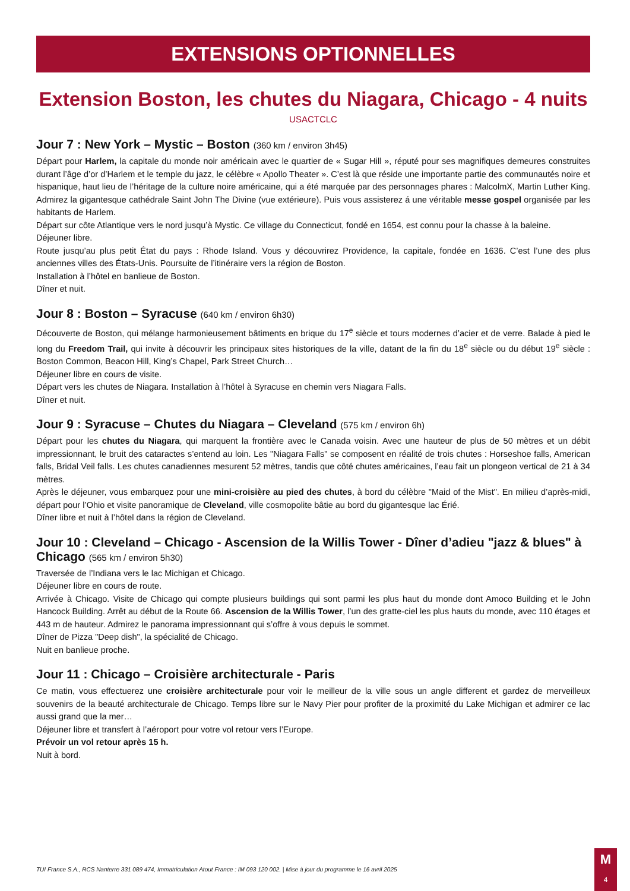EXTENSIONS OPTIONNELLES
Extension Boston, les chutes du Niagara, Chicago - 4 nuits
USACTCLC
Jour 7 : New York – Mystic – Boston (360 km / environ 3h45)
Départ pour Harlem, la capitale du monde noir américain avec le quartier de « Sugar Hill », réputé pour ses magnifiques demeures construites durant l’âge d’or d’Harlem et le temple du jazz, le célèbre « Apollo Theater ». C’est là que réside une importante partie des communautés noire et hispanique, haut lieu de l’héritage de la culture noire américaine, qui a été marquée par des personnages phares : MalcolmX, Martin Luther King. Admirez la gigantesque cathédrale Saint John The Divine (vue extérieure). Puis vous assisterez á une véritable messe gospel organisée par les habitants de Harlem.
Départ sur côte Atlantique vers le nord jusqu’à Mystic. Ce village du Connecticut, fondé en 1654, est connu pour la chasse à la baleine.
Déjeuner libre.
Route jusqu’au plus petit État du pays : Rhode Island. Vous y découvrirez Providence, la capitale, fondée en 1636. C’est l’une des plus anciennes villes des États-Unis. Poursuite de l’itinéraire vers la région de Boston.
Installation à l’hôtel en banlieue de Boston.
Dîner et nuit.
Jour 8 : Boston – Syracuse (640 km / environ 6h30)
Découverte de Boston, qui mélange harmonieusement bâtiments en brique du 17<sup>e</sup> siècle et tours modernes d’acier et de verre. Balade à pied le long du Freedom Trail, qui invite à découvrir les principaux sites historiques de la ville, datant de la fin du 18<sup>e</sup> siècle ou du début 19<sup>e</sup> siècle : Boston Common, Beacon Hill, King’s Chapel, Park Street Church…
Déjeuner libre en cours de visite.
Départ vers les chutes de Niagara. Installation à l’hôtel à Syracuse en chemin vers Niagara Falls.
Dîner et nuit.
Jour 9 : Syracuse – Chutes du Niagara – Cleveland (575 km / environ 6h)
Départ pour les chutes du Niagara, qui marquent la frontière avec le Canada voisin. Avec une hauteur de plus de 50 mètres et un débit impressionnant, le bruit des cataractes s’entend au loin. Les "Niagara Falls" se composent en réalité de trois chutes : Horseshoe falls, American falls, Bridal Veil falls. Les chutes canadiennes mesurent 52 mètres, tandis que côté chutes américaines, l’eau fait un plongeon vertical de 21 à 34 mètres.
Après le déjeuner, vous embarquez pour une mini-croisière au pied des chutes, à bord du célèbre "Maid of the Mist". En milieu d’après-midi, départ pour l’Ohio et visite panoramique de Cleveland, ville cosmopolite bâtie au bord du gigantesque lac Érié.
Dîner libre et nuit à l’hôtel dans la région de Cleveland.
Jour 10 : Cleveland – Chicago - Ascension de la Willis Tower - Dîner d’adieu "jazz & blues" à Chicago (565 km / environ 5h30)
Traversée de l’Indiana vers le lac Michigan et Chicago.
Déjeuner libre en cours de route.
Arrivée à Chicago. Visite de Chicago qui compte plusieurs buildings qui sont parmi les plus haut du monde dont Amoco Building et le John Hancock Building. Arrêt au début de la Route 66. Ascension de la Willis Tower, l’un des gratte-ciel les plus hauts du monde, avec 110 étages et 443 m de hauteur. Admirez le panorama impressionnant qui s’offre à vous depuis le sommet.
Dîner de Pizza "Deep dish", la spécialité de Chicago.
Nuit en banlieue proche.
Jour 11 : Chicago – Croisière architecturale - Paris
Ce matin, vous effectuerez une croisière architecturale pour voir le meilleur de la ville sous un angle different et gardez de merveilleux souvenirs de la beauté architecturale de Chicago. Temps libre sur le Navy Pier pour profiter de la proximité du Lake Michigan et admirer ce lac aussi grand que la mer…
Déjeuner libre et transfert à l’aéroport pour votre vol retour vers l’Europe.
Prévoir un vol retour après 15 h.
Nuit à bord.
TUI France S.A., RCS Nanterre 331 089 474, Immatriculation Atout France : IM 093 120 002. | Mise à jour du programme le 16 avril 2025
M
4